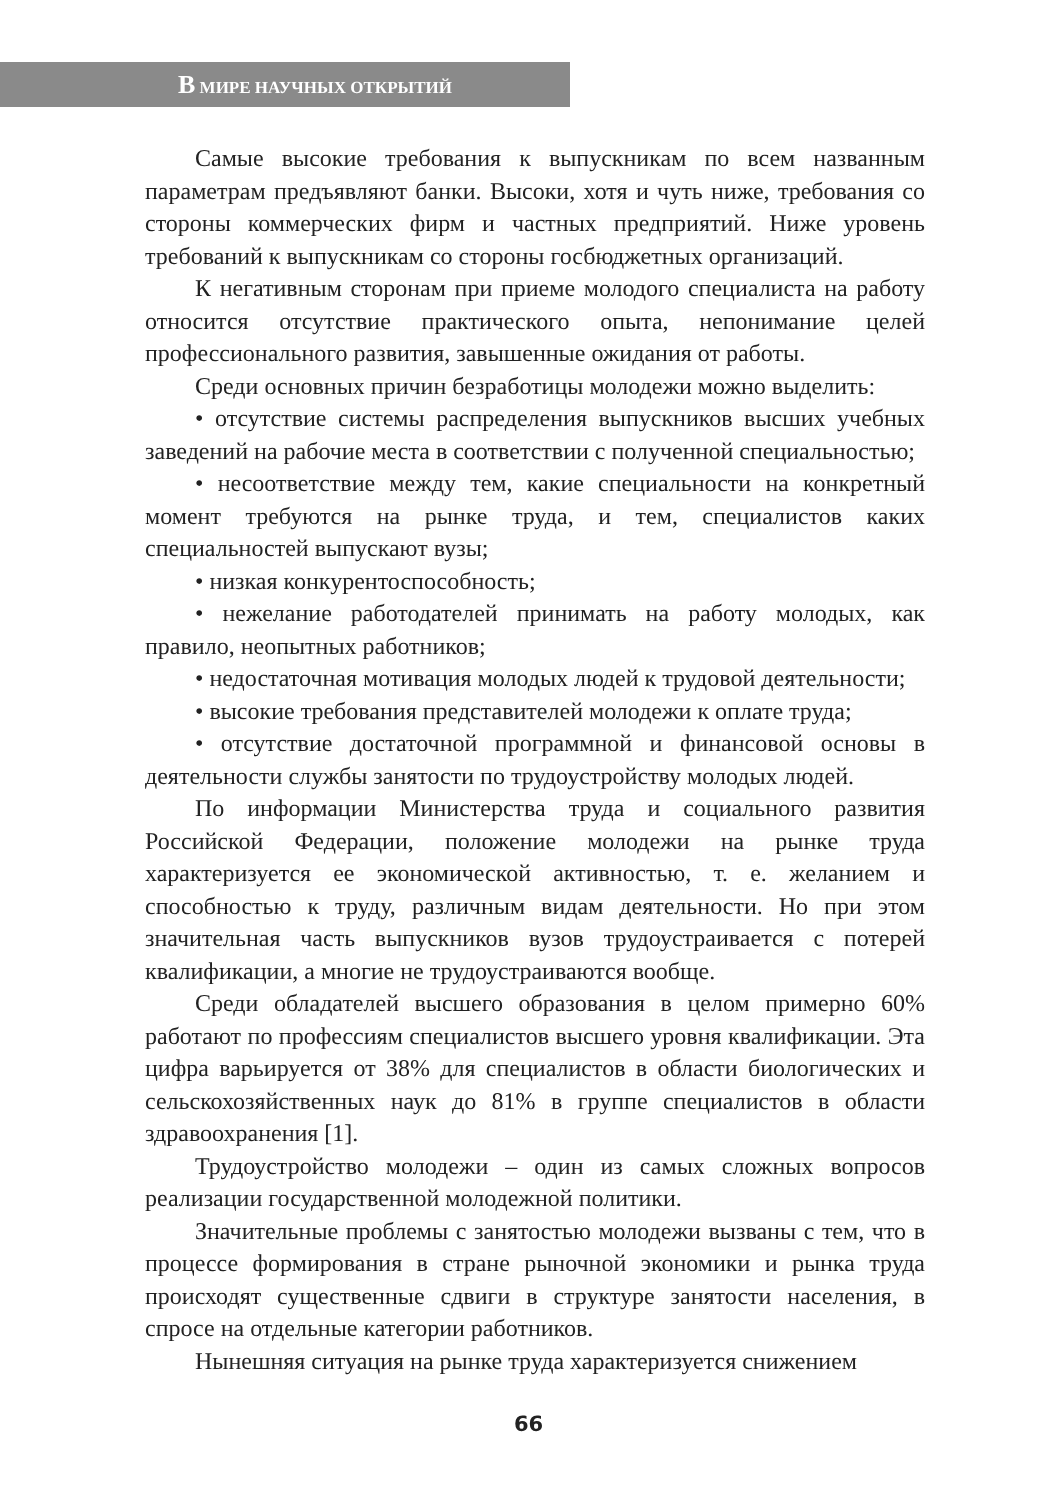В МИРЕ НАУЧНЫХ ОТКРЫТИЙ
Самые высокие требования к выпускникам по всем названным параметрам предъявляют банки. Высоки, хотя и чуть ниже, требования со стороны коммерческих фирм и частных предприятий. Ниже уровень требований к выпускникам со стороны госбюджетных организаций.
К негативным сторонам при приеме молодого специалиста на работу относится отсутствие практического опыта, непонимание целей профессионального развития, завышенные ожидания от работы.
Среди основных причин безработицы молодежи можно выделить:
• отсутствие системы распределения выпускников высших учебных заведений на рабочие места в соответствии с полученной специальностью;
• несоответствие между тем, какие специальности на конкретный момент требуются на рынке труда, и тем, специалистов каких специальностей выпускают вузы;
• низкая конкурентоспособность;
• нежелание работодателей принимать на работу молодых, как правило, неопытных работников;
• недостаточная мотивация молодых людей к трудовой деятельности;
• высокие требования представителей молодежи к оплате труда;
• отсутствие достаточной программной и финансовой основы в деятельности службы занятости по трудоустройству молодых людей.
По информации Министерства труда и социального развития Российской Федерации, положение молодежи на рынке труда характеризуется ее экономической активностью, т. е. желанием и способностью к труду, различным видам деятельности. Но при этом значительная часть выпускников вузов трудоустраивается с потерей квалификации, а многие не трудоустраиваются вообще.
Среди обладателей высшего образования в целом примерно 60% работают по профессиям специалистов высшего уровня квалификации. Эта цифра варьируется от 38% для специалистов в области биологических и сельскохозяйственных наук до 81% в группе специалистов в области здравоохранения [1].
Трудоустройство молодежи – один из самых сложных вопросов реализации государственной молодежной политики.
Значительные проблемы с занятостью молодежи вызваны с тем, что в процессе формирования в стране рыночной экономики и рынка труда происходят существенные сдвиги в структуре занятости населения, в спросе на отдельные категории работников.
Нынешняя ситуация на рынке труда характеризуется снижением
66